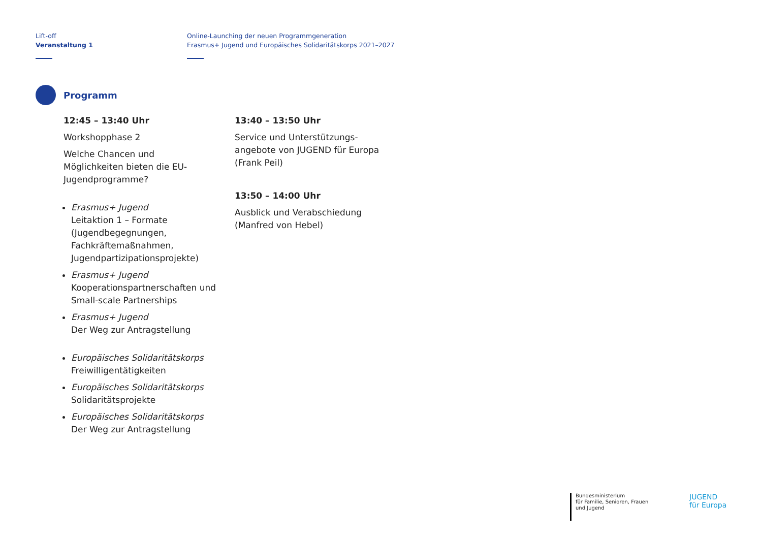Lift-off
Veranstaltung 1
Online-Launching der neuen Programmgeneration
Erasmus+ Jugend und Europäisches Solidaritätskorps 2021–2027
Programm
12:45 – 13:40 Uhr
Workshopphase 2
Welche Chancen und Möglichkeiten bieten die EU-Jugendprogramme?
Erasmus+ Jugend
Leitaktion 1 – Formate (Jugendbegegnungen, Fachkräfte­maßnahmen, Jugendpartizipa­tionsprojekte)
Erasmus+ Jugend
Kooperationspartnerschaften und Small-scale Partnerships
Erasmus+ Jugend
Der Weg zur Antragstellung
Europäisches Solidaritätskorps
Freiwilligentätigkeiten
Europäisches Solidaritätskorps
Solidaritätsprojekte
Europäisches Solidaritätskorps
Der Weg zur Antragstellung
13:40 – 13:50 Uhr
Service und Unterstützungs­angebote von JUGEND für Europa (Frank Peil)
13:50 – 14:00 Uhr
Ausblick und Verabschiedung (Manfred von Hebel)
Bundesministerium
für Familie, Senioren, Frauen
und Jugend
JUGEND
für Europa